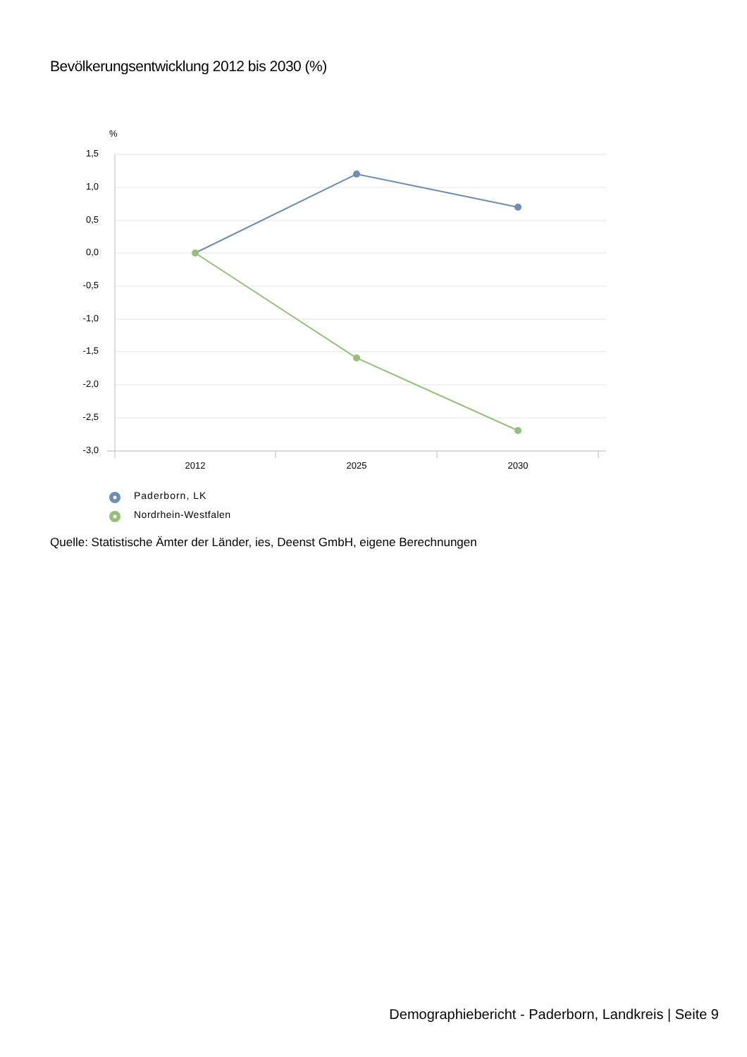Bevölkerungsentwicklung 2012 bis 2030 (%)
%
1,5
1,0
0,5
0,0
-0,5
-1,0
-1,5
-2,0
-2,5
-3,0
2012
2025
2030
Paderborn, LK
Nordrhein-Westfalen
Quelle: Statistische Ämter der Länder, ies, Deenst GmbH, eigene Berechnungen
Demographiebericht - Paderborn, Landkreis | Seite 9